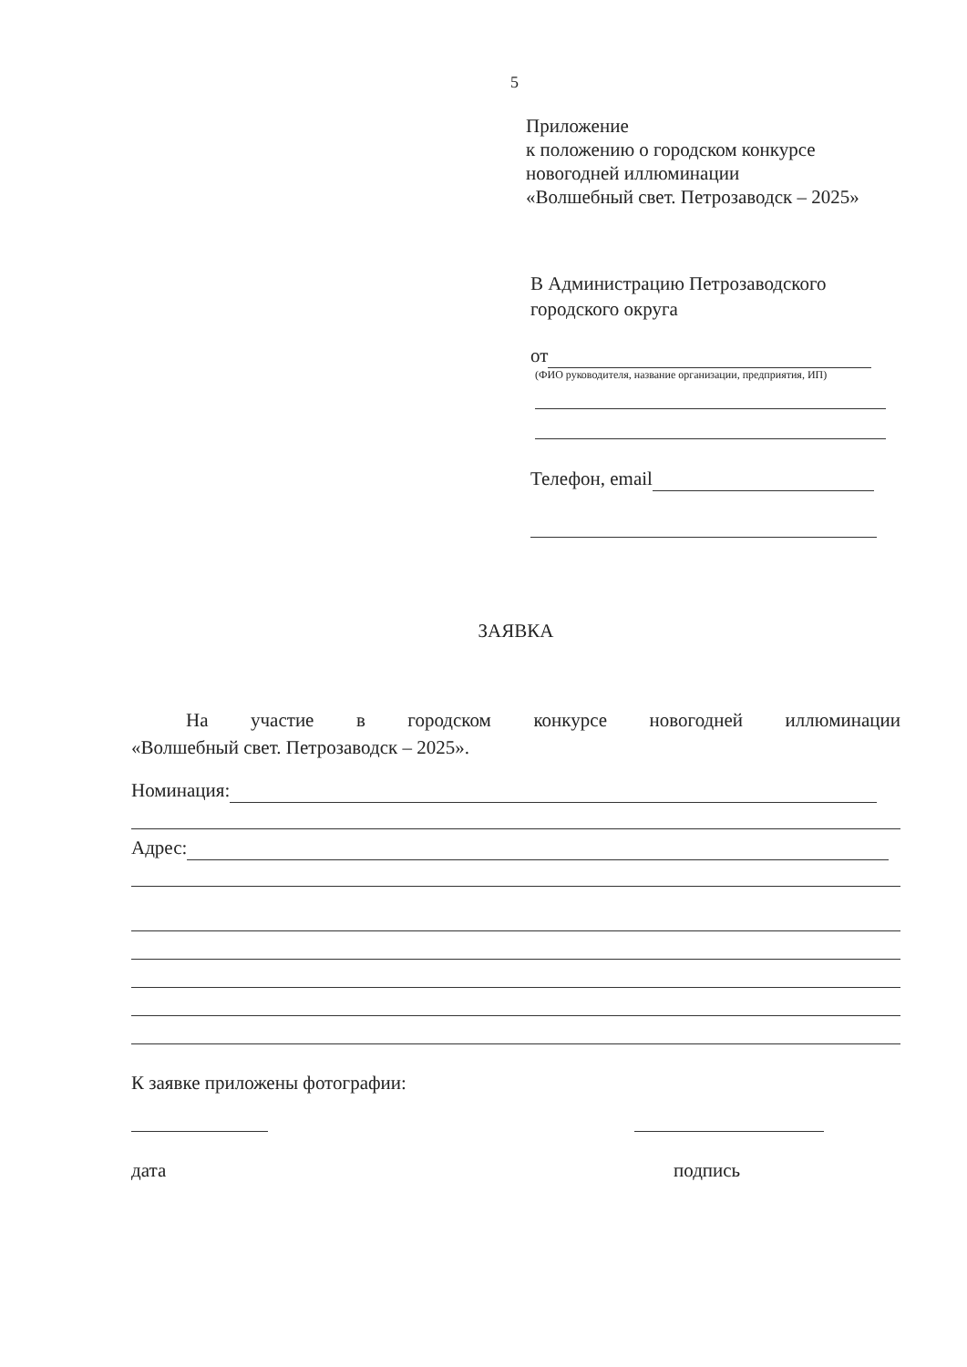5
Приложение
к положению о городском конкурсе
новогодней иллюминации
«Волшебный свет. Петрозаводск – 2025»
В Администрацию Петрозаводского
городского округа
от
(ФИО руководителя, название организации, предприятия, ИП)
Телефон, email
ЗАЯВКА
На участие в городском конкурсе новогодней иллюминации
«Волшебный свет. Петрозаводск – 2025».
Номинация:
Адрес:
К заявке приложены фотографии:
дата подпись